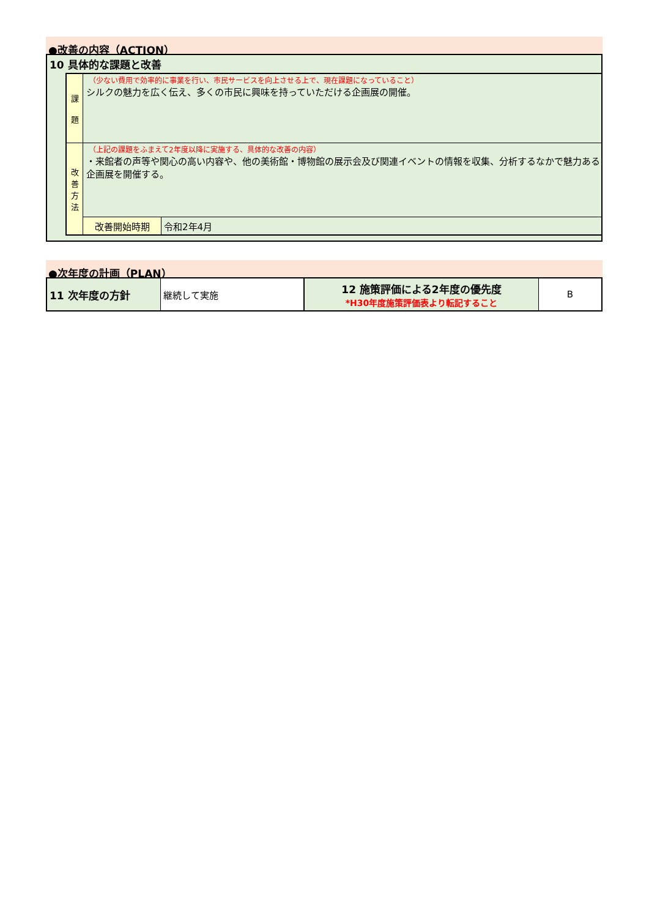●改善の内容（ACTION）
10 具体的な課題と改善
| 課 題 | （少ない費用で効率的に事業を行い、市民サービスを向上させる上で、現在課題になっていること） シルクの魅力を広く伝え、多くの市民に興味を持っていただける企画展の開催。 | |
| 改 善 方 法 | （上記の課題をふまえて2年度以降に実施する、具体的な改善の内容） ・来館者の声等や関心の高い内容や、他の美術館・博物館の展示会及び関連イベントの情報を収集、分析するなかで魅力ある企画展を開催する。 | |
| | 改善開始時期 | 令和2年4月 |
●次年度の計画（PLAN）
| 11 次年度の方針 | 継続して実施 | 12 施策評価による2年度の優先度 *H30年度施策評価表より転記すること | B |